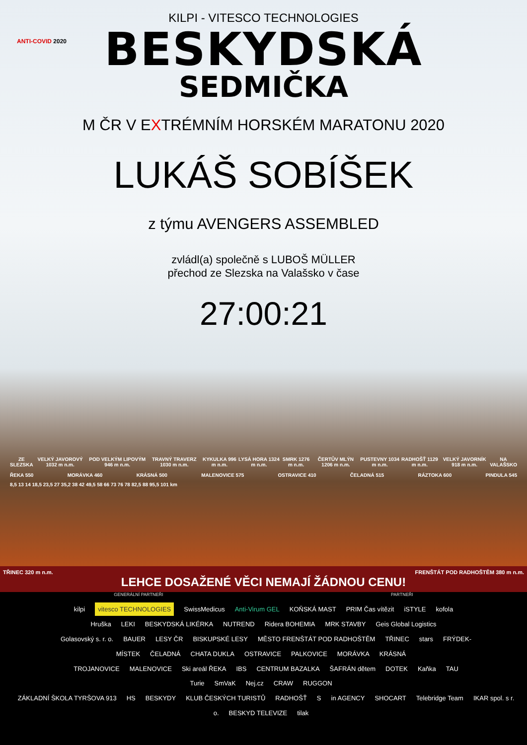KILPI - VITESCO TECHNOLOGIES
BESKYDSKÁ
ANTI-COVID 2020
SEDMIČKA
M ČR V EXTRÉMNÍM HORSKÉM MARATONU 2020
LUKÁŠ SOBÍŠEK
z týmu AVENGERS ASSEMBLED
zvládl(a) společně s LUBOŠ MÜLLER
přechod ze Slezska na Valašsko v čase
27:00:21
ZE SLEZSKA VELKÝ JAVOROVÝ 1032 m n.m. POD VELKÝM LIPOVÝM 946 m n.m. TRAVNÝ TRAVERZ 1030 m n.m. KYKULKA 996 m n.m. LYSÁ HORA 1324 m n.m. SMRK 1276 m n.m. ČERTŮV MLÝN 1206 m n.m. PUSTEVNY 1034 m n.m. RADHOŠŤ 1129 m n.m. VELKÝ JAVORNÍK 918 m n.m. NA VALAŠSKO
ŘEKA 550 MORÁVKA 460 KRÁSNÁ 500 MALENOVICE 575 OSTRAVICE 410 ČELADNÁ 515 RÁZTOKA 600 PINDULA 545
8,5 13 14 18,5 23,5 27 35,2 38 42 49,5 58 66 73 76 78 82,5 88 95,5 101 km
TŘINEC 320 m n.m. FRENŠTÁT POD RADHOŠTĚM 380 m n.m.
LEHCE DOSAŽENÉ VĚCI NEMAJÍ ŽÁDNOU CENU!
GENERÁLNÍ PARTNEŘI PARTNEŘI
kilpi vitesco TECHNOLOGIES SwissMedicus Anti-Virum GEL KOŇSKÁ MAST PRIM Čas vítězit iSTYLE kofola
Hruška LEKI BESKYDSKÁ LIKÉRKA NUTREND Ridera BOHEMIA MRK STAVBY Geis Global Logistics
Golasovský s. r. o. BAUER LESY ČR BISKUPSKÉ LESY MĚSTO FRENŠTÁT POD RADHOŠTĚM TŘINEC stars FRÝDEK-MÍSTEK ČELADNÁ CHATA DUKLA OSTRAVICE PALKOVICE MORÁVKA KRÁSNÁ
TROJANOVICE MALENOVICE Ski areál ŘEKA IBS CENTRUM BAZALKA ŠAFRÁN dětem DOTEK Kaňka TAU Turie SmVaK Nej.cz CRAW RUGGON
ZÁKLADNÍ ŠKOLA TYRŠOVA 913 HS BESKYDY KLUB ČESKÝCH TURISTŮ RADHOŠŤ S in AGENCY SHOCART Telebridge Team IKAR spol. s r. o. BESKYD TELEVIZE tilak